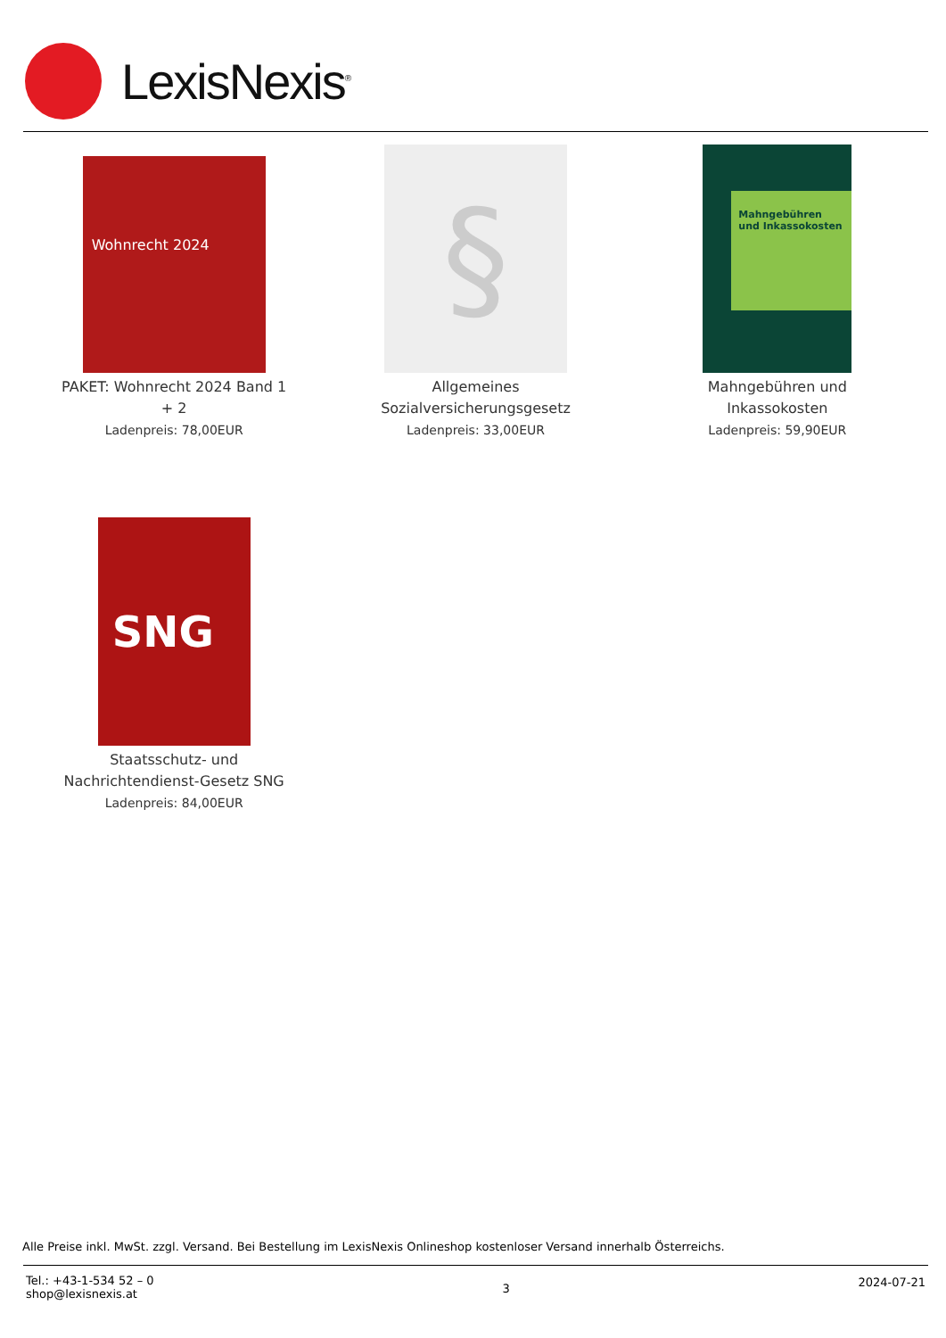LexisNexis<sup>®</sup>
Wohnrecht 2024
PAKET: Wohnrecht 2024 Band 1 + 2
Ladenpreis: 78,00EUR
§
Allgemeines Sozialversicherungsgesetz
Ladenpreis: 33,00EUR
Mahngebühren und Inkassokosten
Mahngebühren und Inkassokosten
Ladenpreis: 59,90EUR
SNG
Staatsschutz- und Nachrichtendienst-Gesetz SNG
Ladenpreis: 84,00EUR
Alle Preise inkl. MwSt. zzgl. Versand. Bei Bestellung im LexisNexis Onlineshop kostenloser Versand innerhalb Österreichs.
Tel.: +43-1-534 52 – 0
shop@lexisnexis.at
3
2024-07-21